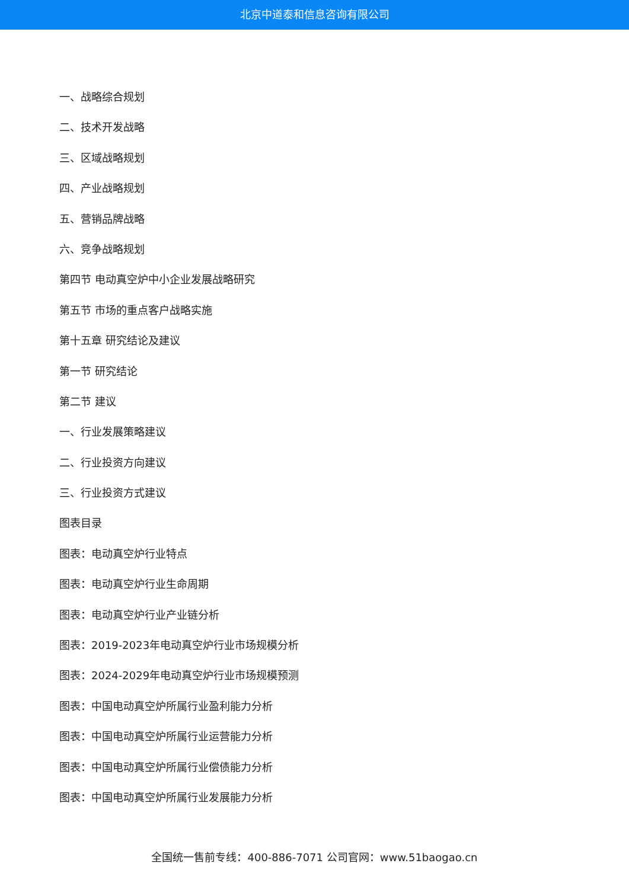北京中道泰和信息咨询有限公司
一、战略综合规划
二、技术开发战略
三、区域战略规划
四、产业战略规划
五、营销品牌战略
六、竞争战略规划
第四节 电动真空炉中小企业发展战略研究
第五节 市场的重点客户战略实施
第十五章 研究结论及建议
第一节 研究结论
第二节 建议
一、行业发展策略建议
二、行业投资方向建议
三、行业投资方式建议
图表目录
图表：电动真空炉行业特点
图表：电动真空炉行业生命周期
图表：电动真空炉行业产业链分析
图表：2019-2023年电动真空炉行业市场规模分析
图表：2024-2029年电动真空炉行业市场规模预测
图表：中国电动真空炉所属行业盈利能力分析
图表：中国电动真空炉所属行业运营能力分析
图表：中国电动真空炉所属行业偿债能力分析
图表：中国电动真空炉所属行业发展能力分析
全国统一售前专线：400-886-7071 公司官网：www.51baogao.cn